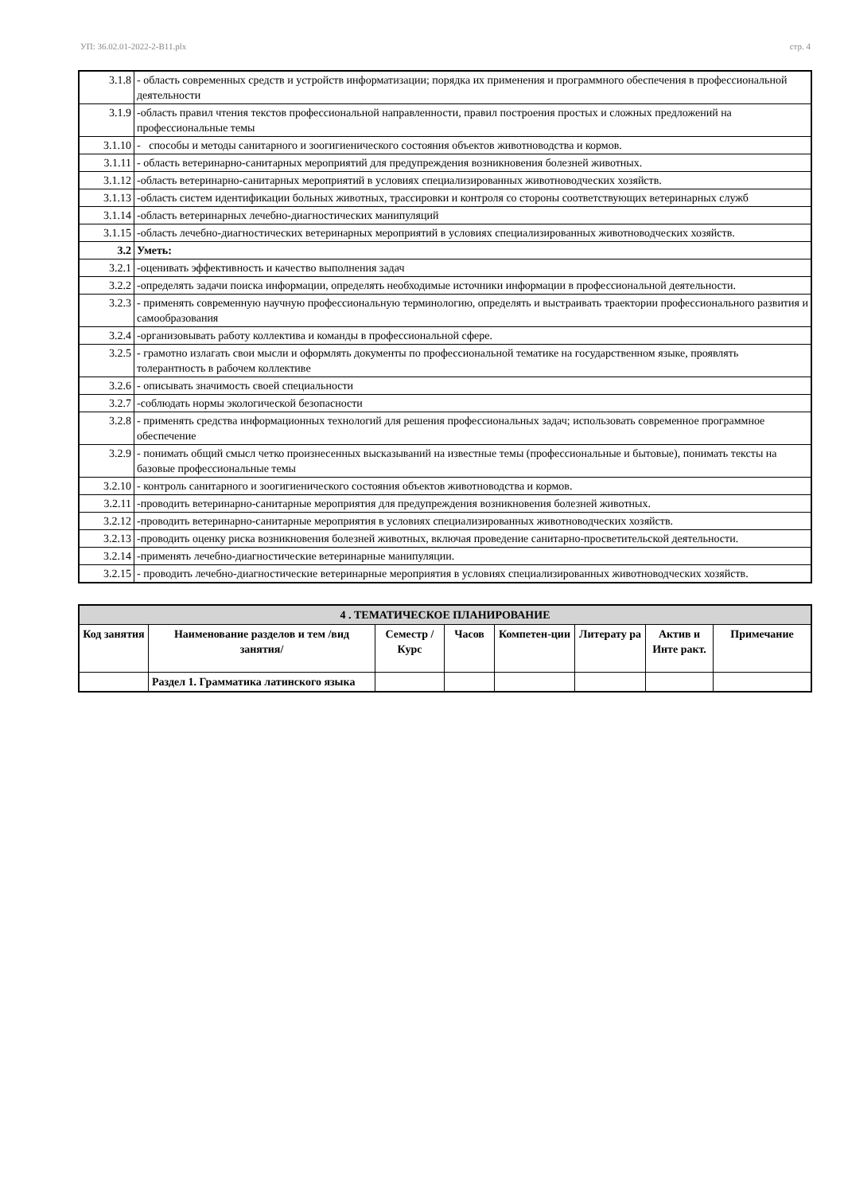УП: 36.02.01-2022-2-В11.plx стр. 4
| 3.1.8 | - область современных средств и устройств информатизации; порядка их применения и программного обеспечения в профессиональной деятельности |
| 3.1.9 | -область правил чтения текстов профессиональной направленности, правил построения простых и сложных предложений на профессиональные темы |
| 3.1.10 | - способы и методы санитарного и зоогигиенического состояния объектов животноводства и кормов. |
| 3.1.11 | - область ветеринарно-санитарных мероприятий для предупреждения возникновения болезней животных. |
| 3.1.12 | -область ветеринарно-санитарных мероприятий в условиях специализированных животноводческих хозяйств. |
| 3.1.13 | -область систем идентификации больных животных, трассировки и контроля со стороны соответствующих ветеринарных служб |
| 3.1.14 | -область ветеринарных лечебно-диагностических манипуляций |
| 3.1.15 | -область лечебно-диагностических ветеринарных мероприятий в условиях специализированных животноводческих хозяйств. |
| 3.2 | Уметь: |
| 3.2.1 | -оценивать эффективность и качество выполнения задач |
| 3.2.2 | -определять задачи поиска информации, определять необходимые источники информации в профессиональной деятельности. |
| 3.2.3 | - применять современную научную профессиональную терминологию, определять и выстраивать траектории профессионального развития и самообразования |
| 3.2.4 | -организовывать работу коллектива и команды в профессиональной сфере. |
| 3.2.5 | - грамотно излагать свои мысли и оформлять документы по профессиональной тематике на государственном языке, проявлять толерантность в рабочем коллективе |
| 3.2.6 | - описывать значимость своей специальности |
| 3.2.7 | -соблюдать нормы экологической безопасности |
| 3.2.8 | - применять средства информационных технологий для решения профессиональных задач; использовать современное программное обеспечение |
| 3.2.9 | - понимать общий смысл четко произнесенных высказываний на известные темы (профессиональные и бытовые), понимать тексты на базовые профессиональные темы |
| 3.2.10 | - контроль санитарного и зоогигиенического состояния объектов животноводства и кормов. |
| 3.2.11 | -проводить ветеринарно-санитарные мероприятия для предупреждения возникновения болезней животных. |
| 3.2.12 | -проводить ветеринарно-санитарные мероприятия в условиях специализированных животноводческих хозяйств. |
| 3.2.13 | -проводить оценку риска возникновения болезней животных, включая проведение санитарно-просветительской деятельности. |
| 3.2.14 | -применять лечебно-диагностические ветеринарные манипуляции. |
| 3.2.15 | - проводить лечебно-диагностические ветеринарные мероприятия в условиях специализированных животноводческих хозяйств. |
| 4 . ТЕМАТИЧЕСКОЕ ПЛАНИРОВАНИЕ | | | | | | | |
| --- | --- | --- | --- | --- | --- | --- | --- |
| Код занятия | Наименование разделов и тем /вид занятия/ | Семестр / Курс | Часов | Компетен-ции | Литерату ра | Актив и Инте ракт. | Примечание |
| | Раздел 1. Грамматика латинского языка | | | | | | |